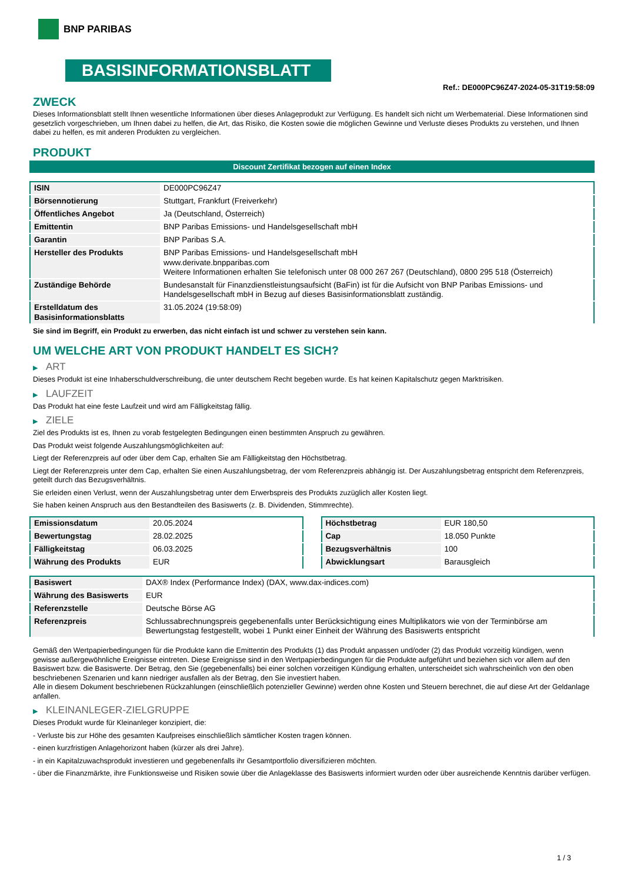BNP PARIBAS
BASISINFORMATIONSBLATT
Ref.: DE000PC96Z47-2024-05-31T19:58:09
ZWECK
Dieses Informationsblatt stellt Ihnen wesentliche Informationen über dieses Anlageprodukt zur Verfügung. Es handelt sich nicht um Werbematerial. Diese Informationen sind gesetzlich vorgeschrieben, um Ihnen dabei zu helfen, die Art, das Risiko, die Kosten sowie die möglichen Gewinne und Verluste dieses Produkts zu verstehen, und Ihnen dabei zu helfen, es mit anderen Produkten zu vergleichen.
PRODUKT
Discount Zertifikat bezogen auf einen Index
| ISIN | DE000PC96Z47 |
| Börsennotierung | Stuttgart, Frankfurt (Freiverkehr) |
| Öffentliches Angebot | Ja (Deutschland, Österreich) |
| Emittentin | BNP Paribas Emissions- und Handelsgesellschaft mbH |
| Garantin | BNP Paribas S.A. |
| Hersteller des Produkts | BNP Paribas Emissions- und Handelsgesellschaft mbH www.derivate.bnpparibas.com Weitere Informationen erhalten Sie telefonisch unter 08 000 267 267 (Deutschland), 0800 295 518 (Österreich) |
| Zuständige Behörde | Bundesanstalt für Finanzdienstleistungsaufsicht (BaFin) ist für die Aufsicht von BNP Paribas Emissions- und Handelsgesellschaft mbH in Bezug auf dieses Basisinformationsblatt zuständig. |
| Erstelldatum des Basisinformationsblatts | 31.05.2024 (19:58:09) |
Sie sind im Begriff, ein Produkt zu erwerben, das nicht einfach ist und schwer zu verstehen sein kann.
UM WELCHE ART VON PRODUKT HANDELT ES SICH?
▶ ART
Dieses Produkt ist eine Inhaberschuldverschreibung, die unter deutschem Recht begeben wurde. Es hat keinen Kapitalschutz gegen Marktrisiken.
▶ LAUFZEIT
Das Produkt hat eine feste Laufzeit und wird am Fälligkeitstag fällig.
▶ ZIELE
Ziel des Produkts ist es, Ihnen zu vorab festgelegten Bedingungen einen bestimmten Anspruch zu gewähren.
Das Produkt weist folgende Auszahlungsmöglichkeiten auf:
Liegt der Referenzpreis auf oder über dem Cap, erhalten Sie am Fälligkeitstag den Höchstbetrag.
Liegt der Referenzpreis unter dem Cap, erhalten Sie einen Auszahlungsbetrag, der vom Referenzpreis abhängig ist. Der Auszahlungsbetrag entspricht dem Referenzpreis, geteilt durch das Bezugsverhältnis.
Sie erleiden einen Verlust, wenn der Auszahlungsbetrag unter dem Erwerbspreis des Produkts zuzüglich aller Kosten liegt.
Sie haben keinen Anspruch aus den Bestandteilen des Basiswerts (z. B. Dividenden, Stimmrechte).
| Emissionsdatum | 20.05.2024 |
| Bewertungstag | 28.02.2025 |
| Fälligkeitstag | 06.03.2025 |
| Währung des Produkts | EUR |
| Höchstbetrag | EUR 180,50 |
| Cap | 18.050 Punkte |
| Bezugsverhältnis | 100 |
| Abwicklungsart | Barausgleich |
| Basiswert | DAX® Index (Performance Index) (DAX, www.dax-indices.com) |
| Währung des Basiswerts | EUR |
| Referenzstelle | Deutsche Börse AG |
| Referenzpreis | Schlussabrechnungspreis gegebenenfalls unter Berücksichtigung eines Multiplikators wie von der Terminbörse am Bewertungstag festgestellt, wobei 1 Punkt einer Einheit der Währung des Basiswerts entspricht |
Gemäß den Wertpapierbedingungen für die Produkte kann die Emittentin des Produkts (1) das Produkt anpassen und/oder (2) das Produkt vorzeitig kündigen, wenn gewisse außergewöhnliche Ereignisse eintreten. Diese Ereignisse sind in den Wertpapierbedingungen für die Produkte aufgeführt und beziehen sich vor allem auf den Basiswert bzw. die Basiswerte. Der Betrag, den Sie (gegebenenfalls) bei einer solchen vorzeitigen Kündigung erhalten, unterscheidet sich wahrscheinlich von den oben beschriebenen Szenarien und kann niedriger ausfallen als der Betrag, den Sie investiert haben.
Alle in diesem Dokument beschriebenen Rückzahlungen (einschließlich potenzieller Gewinne) werden ohne Kosten und Steuern berechnet, die auf diese Art der Geldanlage anfallen.
▶ KLEINANLEGER-ZIELGRUPPE
Dieses Produkt wurde für Kleinanleger konzipiert, die:
- Verluste bis zur Höhe des gesamten Kaufpreises einschließlich sämtlicher Kosten tragen können.
- einen kurzfristigen Anlagehorizont haben (kürzer als drei Jahre).
- in ein Kapitalzuwachsprodukt investieren und gegebenenfalls ihr Gesamtportfolio diversifizieren möchten.
- über die Finanzmärkte, ihre Funktionsweise und Risiken sowie über die Anlageklasse des Basiswerts informiert wurden oder über ausreichende Kenntnis darüber verfügen.
1 / 3